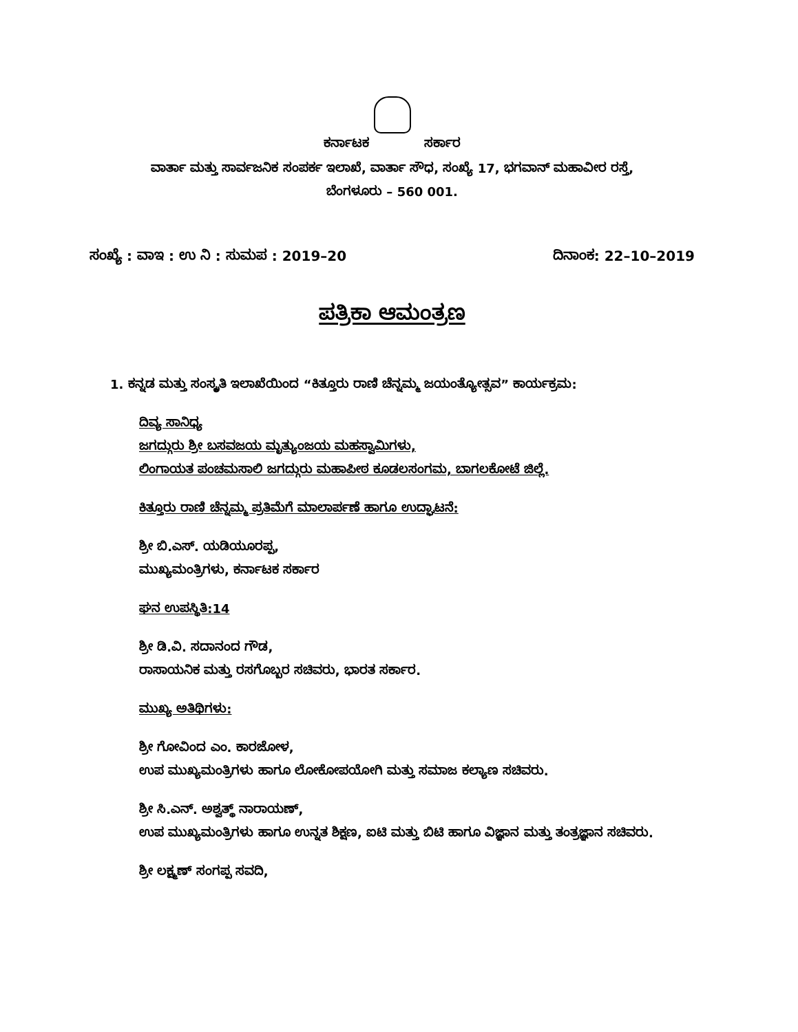ಕರ್ನಾಟಕ ಸರ್ಕಾರ
ವಾರ್ತಾ ಮತ್ತು ಸಾರ್ವಜನಿಕ ಸಂಪರ್ಕ ಇಲಾಖೆ, ವಾರ್ತಾ ಸೌಧ, ಸಂಖ್ಯೆ 17, ಭಗವಾನ್ ಮಹಾವೀರ ರಸ್ತೆ,
ಬೆಂಗಳೂರು – 560 001.
ಸಂಖ್ಯೆ : ವಾಇ : ಉ ನಿ : ಸುಮಪ : 2019–20 ದಿನಾಂಕ: 22–10–2019
ಪತ್ರಿಕಾ ಆಮಂತ್ರಣ
1. ಕನ್ನಡ ಮತ್ತು ಸಂಸ್ಕೃತಿ ಇಲಾಖೆಯಿಂದ “ಕಿತ್ತೂರು ರಾಣಿ ಚೆನ್ನಮ್ಮ ಜಯಂತ್ಯೋತ್ಸವ” ಕಾರ್ಯಕ್ರಮ:
ದಿವ್ಯ ಸಾನಿಧ್ಯ
ಜಗದ್ಗುರು ಶ್ರೀ ಬಸವಜಯ ಮೃತ್ಯುಂಜಯ ಮಹಸ್ವಾಮಿಗಳು,
ಲಿಂಗಾಯತ ಪಂಚಮಸಾಲಿ ಜಗದ್ಗುರು ಮಹಾಪೀಠ ಕೂಡಲಸಂಗಮ, ಬಾಗಲಕೋಟೆ ಜಿಲ್ಲೆ.
ಕಿತ್ತೂರು ರಾಣಿ ಚೆನ್ನಮ್ಮ ಪ್ರತಿಮೆಗೆ ಮಾಲಾರ್ಪಣೆ ಹಾಗೂ ಉದ್ಘಾಟನೆ:
ಶ್ರೀ ಬಿ.ಎಸ್. ಯಡಿಯೂರಪ್ಪ,
ಮುಖ್ಯಮಂತ್ರಿಗಳು, ಕರ್ನಾಟಕ ಸರ್ಕಾರ
ಘನ ಉಪಸ್ಥಿತಿ:14
ಶ್ರೀ ಡಿ.ವಿ. ಸದಾನಂದ ಗೌಡ,
ರಾಸಾಯನಿಕ ಮತ್ತು ರಸಗೊಬ್ಬರ ಸಚಿವರು, ಭಾರತ ಸರ್ಕಾರ.
ಮುಖ್ಯ ಅತಿಥಿಗಳು:
ಶ್ರೀ ಗೋವಿಂದ ಎಂ. ಕಾರಜೋಳ,
ಉಪ ಮುಖ್ಯಮಂತ್ರಿಗಳು ಹಾಗೂ ಲೋಕೋಪಯೋಗಿ ಮತ್ತು ಸಮಾಜ ಕಲ್ಯಾಣ ಸಚಿವರು.
ಶ್ರೀ ಸಿ.ಎನ್. ಅಶ್ವತ್ಥ್ ನಾರಾಯಣ್,
ಉಪ ಮುಖ್ಯಮಂತ್ರಿಗಳು ಹಾಗೂ ಉನ್ನತ ಶಿಕ್ಷಣ, ಐಟಿ ಮತ್ತು ಬಿಟಿ ಹಾಗೂ ವಿಜ್ಞಾನ ಮತ್ತು ತಂತ್ರಜ್ಞಾನ ಸಚಿವರು.
ಶ್ರೀ ಲಕ್ಷ್ಮಣ್ ಸಂಗಪ್ಪ ಸವದಿ,